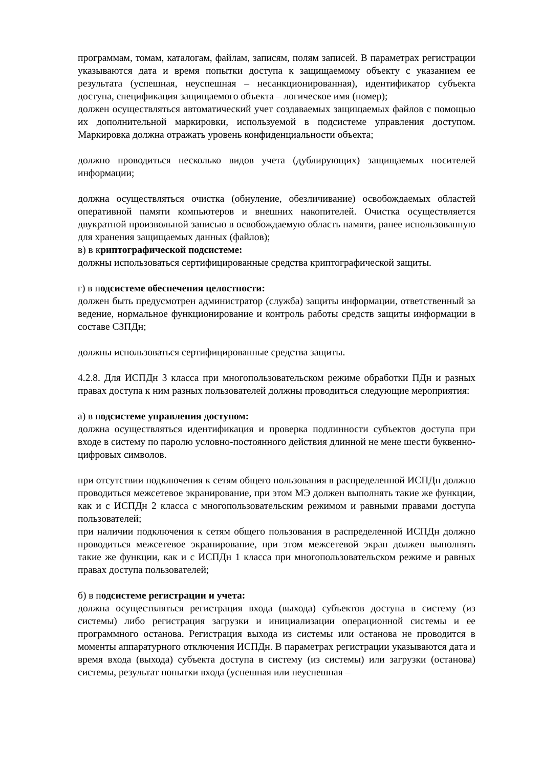программам, томам, каталогам, файлам, записям, полям записей. В параметрах регистрации указываются дата и время попытки доступа к защищаемому объекту с указанием ее результата (успешная, неуспешная – несанкционированная), идентификатор субъекта доступа, спецификация защищаемого объекта – логическое имя (номер);
должен осуществляться автоматический учет создаваемых защищаемых файлов с помощью их дополнительной маркировки, используемой в подсистеме управления доступом. Маркировка должна отражать уровень конфиденциальности объекта;
должно проводиться несколько видов учета (дублирующих) защищаемых носителей информации;
должна осуществляться очистка (обнуление, обезличивание) освобождаемых областей оперативной памяти компьютеров и внешних накопителей. Очистка осуществляется двукратной произвольной записью в освобождаемую область памяти, ранее использованную для хранения защищаемых данных (файлов);
в) в криптографической подсистеме:
должны использоваться сертифицированные средства криптографической защиты.
г) в подсистеме обеспечения целостности:
должен быть предусмотрен администратор (служба) защиты информации, ответственный за ведение, нормальное функционирование и контроль работы средств защиты информации в составе СЗПДн;
должны использоваться сертифицированные средства защиты.
4.2.8. Для ИСПДн 3 класса при многопользовательском режиме обработки ПДн и разных правах доступа к ним разных пользователей должны проводиться следующие мероприятия:
а) в подсистеме управления доступом:
должна осуществляться идентификация и проверка подлинности субъектов доступа при входе в систему по паролю условно-постоянного действия длинной не мене шести буквенно-цифровых символов.
при отсутствии подключения к сетям общего пользования в распределенной ИСПДн должно проводиться межсетевое экранирование, при этом МЭ должен выполнять такие же функции, как и с ИСПДн 2 класса с многопользовательским режимом и равными правами доступа пользователей;
при наличии подключения к сетям общего пользования в распределенной ИСПДн должно проводиться межсетевое экранирование, при этом межсетевой экран должен выполнять такие же функции, как и с ИСПДн 1 класса при многопользовательском режиме и равных правах доступа пользователей;
б) в подсистеме регистрации и учета:
должна осуществляться регистрация входа (выхода) субъектов доступа в систему (из системы) либо регистрация загрузки и инициализации операционной системы и ее программного останова. Регистрация выхода из системы или останова не проводится в моменты аппаратурного отключения ИСПДн. В параметрах регистрации указываются дата и время входа (выхода) субъекта доступа в систему (из системы) или загрузки (останова) системы, результат попытки входа (успешная или неуспешная –